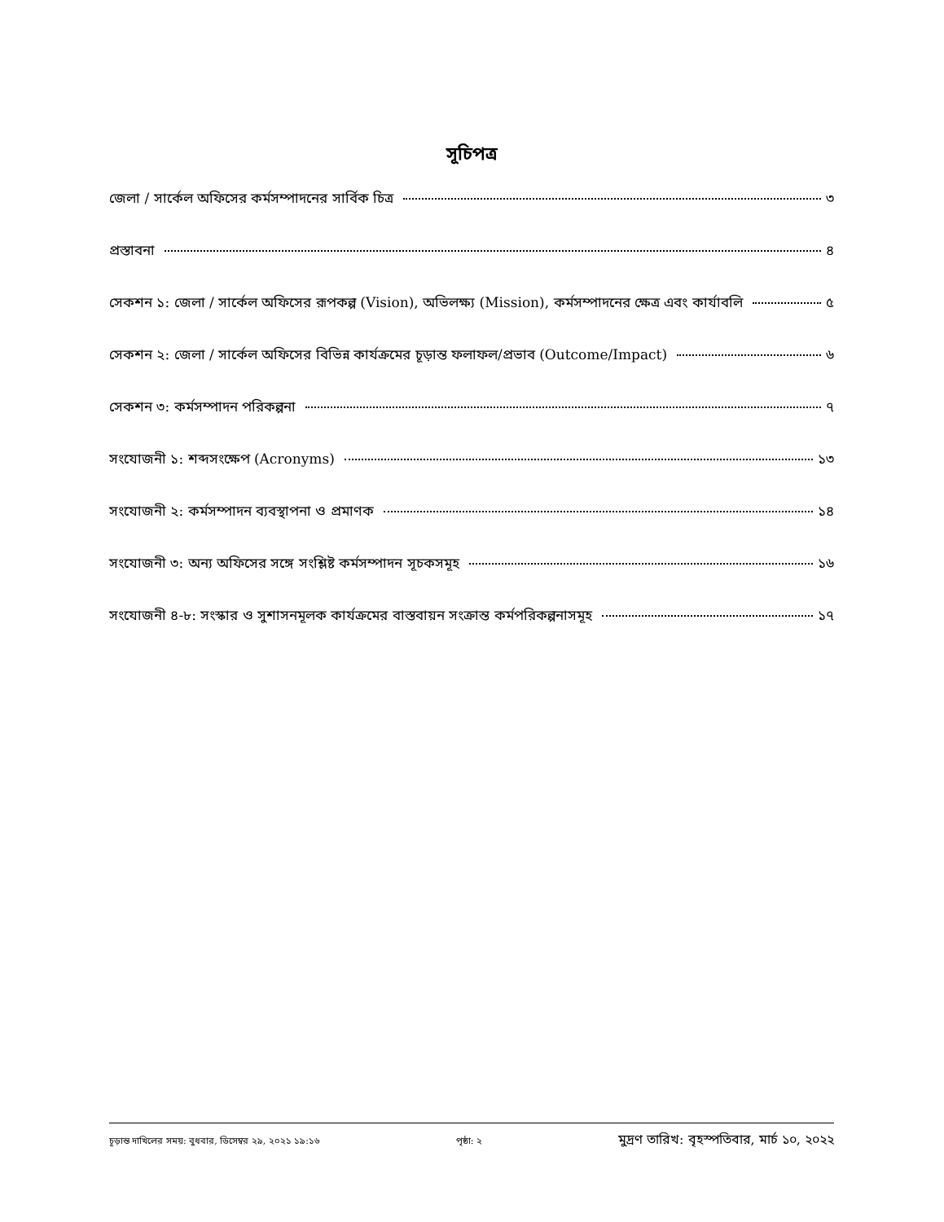সূচিপত্র
জেলা / সার্কেল অফিসের কর্মসম্পাদনের সার্বিক চিত্র ৩
প্রস্তাবনা ৪
সেকশন ১: জেলা / সার্কেল অফিসের রূপকল্প (Vision), অভিলক্ষ্য (Mission), কর্মসম্পাদনের ক্ষেত্র এবং কার্যাবলি ৫
সেকশন ২: জেলা / সার্কেল অফিসের বিভিন্ন কার্যক্রমের চূড়ান্ত ফলাফল/প্রভাব (Outcome/Impact) ৬
সেকশন ৩: কর্মসম্পাদন পরিকল্পনা ৭
সংযোজনী ১: শব্দসংক্ষেপ (Acronyms) ১৩
সংযোজনী ২: কর্মসম্পাদন ব্যবস্থাপনা ও প্রমাণক ১৪
সংযোজনী ৩: অন্য অফিসের সঙ্গে সংশ্লিষ্ট কর্মসম্পাদন সূচকসমূহ ১৬
সংযোজনী ৪-৮: সংস্কার ও সুশাসনমূলক কার্যক্রমের বাস্তবায়ন সংক্রান্ত কর্মপরিকল্পনাসমূহ ১৭
চূড়ান্ত দাখিলের সময়: বুধবার, ডিসেম্বর ২৯, ২০২১ ১৯:১৬ পৃষ্ঠা: ২ মুদ্রণ তারিখ: বৃহস্পতিবার, মার্চ ১০, ২০২২